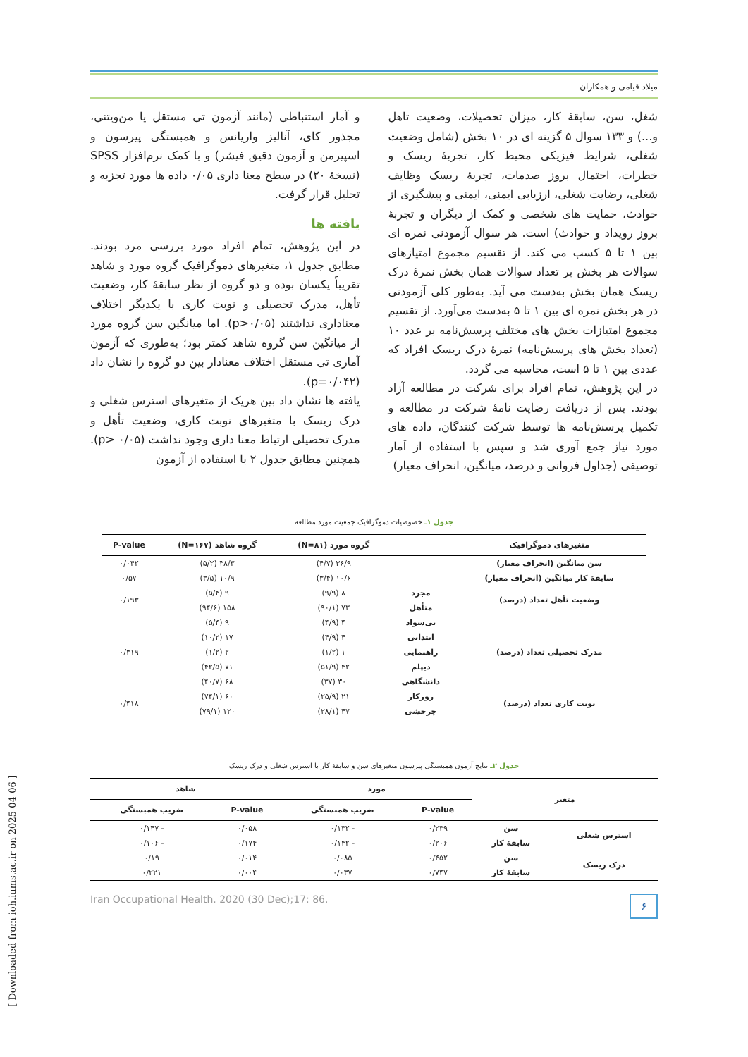میلاد قیامی و همکاران
شغل، سن، سابقهٔ کار، میزان تحصیلات، وضعیت تاهل و...) و ۱۳۳ سوال ۵ گزینه ای در ۱۰ بخش (شامل وضعیت شغلی، شرایط فیزیکی محیط کار، تجربهٔ ریسک و خطرات، احتمال بروز صدمات، تجربهٔ ریسک وظایف شغلی، رضایت شغلی، ارزیابی ایمنی، ایمنی و پیشگیری از حوادث، حمایت های شخصی و کمک از دیگران و تجربهٔ بروز رویداد و حوادث) است. هر سوال آزمودنی نمره ای بین ۱ تا ۵ کسب می کند. از تقسیم مجموع امتیازهای سوالات هر بخش بر تعداد سوالات همان بخش نمرهٔ درک ریسک همان بخش به‌دست می آید. به‌طور کلی آزمودنی در هر بخش نمره ای بین ۱ تا ۵ به‌دست می‌آورد. از تقسیم مجموع امتیازات بخش های مختلف پرسش‌نامه بر عدد ۱۰ (تعداد بخش های پرسش‌نامه) نمرهٔ درک ریسک افراد که عددی بین ۱ تا ۵ است، محاسبه می گردد.
در این پژوهش، تمام افراد برای شرکت در مطالعه آزاد بودند. پس از دریافت رضایت نامهٔ شرکت در مطالعه و تکمیل پرسش‌نامه ها توسط شرکت کنندگان، داده های مورد نیاز جمع آوری شد و سپس با استفاده از آمار توصیفی (جداول فروانی و درصد، میانگین، انحراف معیار)
و آمار استنباطی (مانند آزمون تی مستقل یا من‌ویتنی، مجذور کای، آنالیز واریانس و همبستگی پیرسون و اسپیرمن و آزمون دقیق فیشر) و با کمک نرم‌افزار SPSS (نسخهٔ ۲۰) در سطح معنا داری ۰/۰۵ داده ها مورد تجزیه و تحلیل قرار گرفت.
یافته ها
در این پژوهش، تمام افراد مورد بررسی مرد بودند. مطابق جدول ۱، متغیرهای دموگرافیک گروه مورد و شاهد تقریباً یکسان بوده و دو گروه از نظر سابقهٔ کار، وضعیت تأهل، مدرک تحصیلی و نوبت کاری با یکدیگر اختلاف معناداری نداشتند (p>۰/۰۵). اما میانگین سن گروه مورد از میانگین سن گروه شاهد کمتر بود؛ به‌طوری که آزمون آماری تی مستقل اختلاف معنادار بین دو گروه را نشان داد (p=۰/۰۴۲).
یافته ها نشان داد بین هریک از متغیرهای استرس شغلی و درک ریسک با متغیرهای نوبت کاری، وضعیت تأهل و مدرک تحصیلی ارتباط معنا داری وجود نداشت (p> ۰/۰۵). همچنین مطابق جدول ۲ با استفاده از آزمون
جدول ۱ـ خصوصیات دموگرافیک جمعیت مورد مطالعه
| متغیرهای دموگرافیک | | گروه مورد (N=۸۱) | گروه شاهد (N=۱۶۷) | P-value |
| --- | --- | --- | --- | --- |
| سن میانگین (انحراف معیار) | | ۳۶/۹ (۴/۷) | ۳۸/۳ (۵/۲) | ۰/۰۴۲ |
| سابقهٔ کار میانگین (انحراف معیار) | | ۱۰/۶ (۳/۴) | ۱۰/۹ (۳/۵) | ۰/۵۷ |
| وضعیت تأهل تعداد (درصد) | مجرد | ۸ (۹/۹) | ۹ (۵/۴) | ۰/۱۹۳ |
| | متأهل | ۷۳ (۹۰/۱) | ۱۵۸ (۹۴/۶) | |
| مدرک تحصیلی تعداد (درصد) | بی‌سواد | ۴ (۴/۹) | ۹ (۵/۴) | ۰/۳۱۹ |
| | ابتدایی | ۴ (۴/۹) | ۱۷ (۱۰/۲) | |
| | راهنمایی | ۱ (۱/۲) | ۲ (۱/۲) | |
| | دیپلم | ۴۲ (۵۱/۹) | ۷۱ (۴۲/۵) | |
| | دانشگاهی | ۳۰ (۳۷) | ۶۸ (۴۰/۷) | |
| نوبت کاری تعداد (درصد) | روزکار | ۲۱ (۲۵/۹) | ۶۰ (۷۴/۱) | ۰/۴۱۸ |
| | چرخشی | ۴۷ (۲۸/۱) | ۱۲۰ (۷۹/۱) | |
جدول ۲ـ نتایج آزمون همبستگی پیرسون متغیرهای سن و سابقهٔ کار با استرس شغلی و درک ریسک
| متغیر | | مورد | | شاهد | |
| --- | --- | --- | --- | --- | --- |
| | | P-value | ضریب همبستگی | P-value | ضریب همبستگی |
| استرس شغلی | سن | ۰/۲۳۹ | - ۰/۱۳۲ | ۰/۰۵۸ | - ۰/۱۴۷ |
| | سابقهٔ کار | ۰/۲۰۶ | - ۰/۱۴۲ | ۰/۱۷۴ | - ۰/۱۰۶ |
| درک ریسک | سن | ۰/۴۵۲ | ۰/۰۸۵ | ۰/۰۱۴ | ۰/۱۹ |
| | سابقهٔ کار | ۰/۷۴۷ | ۰/۰۳۷ | ۰/۰۰۴ | ۰/۲۲۱ |
Iran Occupational Health. 2020 (30 Dec);17: 86. ۶
[ Downloaded from ioh.iums.ac.ir on 2025-04-06 ]